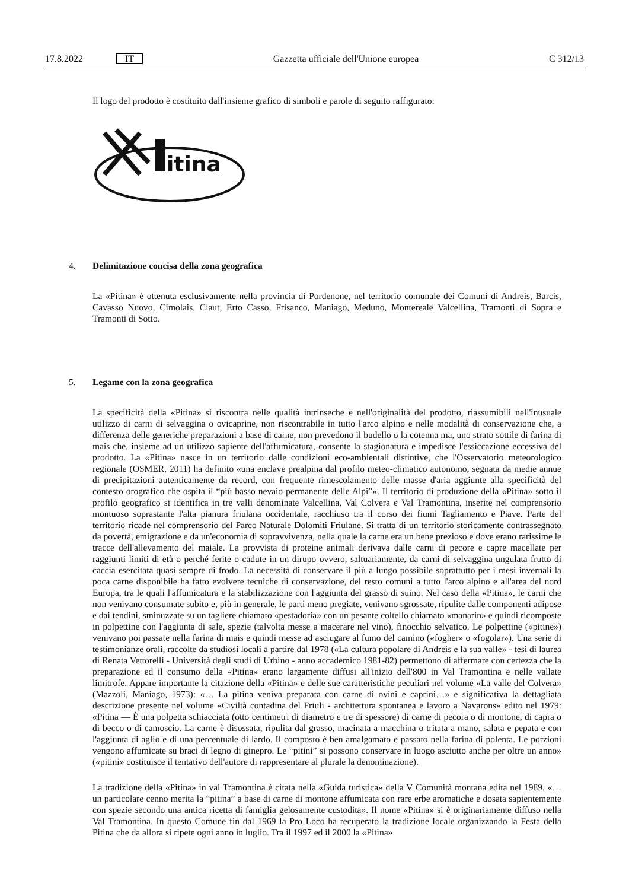17.8.2022 IT Gazzetta ufficiale dell'Unione europea C 312/13
Il logo del prodotto è costituito dall'insieme grafico di simboli e parole di seguito raffigurato:
itina
4. Delimitazione concisa della zona geografica
La «Pitina» è ottenuta esclusivamente nella provincia di Pordenone, nel territorio comunale dei Comuni di Andreis, Barcis, Cavasso Nuovo, Cimolais, Claut, Erto Casso, Frisanco, Maniago, Meduno, Montereale Valcellina, Tramonti di Sopra e Tramonti di Sotto.
5. Legame con la zona geografica
La specificità della «Pitina» si riscontra nelle qualità intrinseche e nell'originalità del prodotto, riassumibili nell'inusuale utilizzo di carni di selvaggina o ovicaprine, non riscontrabile in tutto l'arco alpino e nelle modalità di conservazione che, a differenza delle generiche preparazioni a base di carne, non prevedono il budello o la cotenna ma, uno strato sottile di farina di mais che, insieme ad un utilizzo sapiente dell'affumicatura, consente la stagionatura e impedisce l'essiccazione eccessiva del prodotto. La «Pitina» nasce in un territorio dalle condizioni eco-ambientali distintive, che l'Osservatorio meteorologico regionale (OSMER, 2011) ha definito «una enclave prealpina dal profilo meteo-climatico autonomo, segnata da medie annue di precipitazioni autenticamente da record, con frequente rimescolamento delle masse d'aria aggiunte alla specificità del contesto orografico che ospita il “più basso nevaio permanente delle Alpi”». Il territorio di produzione della «Pitina» sotto il profilo geografico si identifica in tre valli denominate Valcellina, Val Colvera e Val Tramontina, inserite nel comprensorio montuoso soprastante l'alta pianura friulana occidentale, racchiuso tra il corso dei fiumi Tagliamento e Piave. Parte del territorio ricade nel comprensorio del Parco Naturale Dolomiti Friulane. Si tratta di un territorio storicamente contrassegnato da povertà, emigrazione e da un'economia di sopravvivenza, nella quale la carne era un bene prezioso e dove erano rarissime le tracce dell'allevamento del maiale. La provvista di proteine animali derivava dalle carni di pecore e capre macellate per raggiunti limiti di età o perché ferite o cadute in un dirupo ovvero, saltuariamente, da carni di selvaggina ungulata frutto di caccia esercitata quasi sempre di frodo. La necessità di conservare il più a lungo possibile soprattutto per i mesi invernali la poca carne disponibile ha fatto evolvere tecniche di conservazione, del resto comuni a tutto l'arco alpino e all'area del nord Europa, tra le quali l'affumicatura e la stabilizzazione con l'aggiunta del grasso di suino. Nel caso della «Pitina», le carni che non venivano consumate subito e, più in generale, le parti meno pregiate, venivano sgrossate, ripulite dalle componenti adipose e dai tendini, sminuzzate su un tagliere chiamato «pestadoria» con un pesante coltello chiamato «manarin» e quindi ricomposte in polpettine con l'aggiunta di sale, spezie (talvolta messe a macerare nel vino), finocchio selvatico. Le polpettine («pitine») venivano poi passate nella farina di mais e quindi messe ad asciugare al fumo del camino («fogher» o «fogolar»). Una serie di testimonianze orali, raccolte da studiosi locali a partire dal 1978 («La cultura popolare di Andreis e la sua valle» - tesi di laurea di Renata Vettorelli - Università degli studi di Urbino - anno accademico 1981-82) permettono di affermare con certezza che la preparazione ed il consumo della «Pitina» erano largamente diffusi all'inizio dell'800 in Val Tramontina e nelle vallate limitrofe. Appare importante la citazione della «Pitina» e delle sue caratteristiche peculiari nel volume «La valle del Colvera» (Mazzoli, Maniago, 1973): «… La pitina veniva preparata con carne di ovini e caprini…» e significativa la dettagliata descrizione presente nel volume «Civiltà contadina del Friuli - architettura spontanea e lavoro a Navarons» edito nel 1979: «Pitina — È una polpetta schiacciata (otto centimetri di diametro e tre di spessore) di carne di pecora o di montone, di capra o di becco o di camoscio. La carne è disossata, ripulita dal grasso, macinata a macchina o tritata a mano, salata e pepata e con l'aggiunta di aglio e di una percentuale di lardo. Il composto è ben amalgamato e passato nella farina di polenta. Le porzioni vengono affumicate su braci di legno di ginepro. Le “pitini” si possono conservare in luogo asciutto anche per oltre un anno» («pitini» costituisce il tentativo dell'autore di rappresentare al plurale la denominazione).
La tradizione della «Pitina» in val Tramontina è citata nella «Guida turistica» della V Comunità montana edita nel 1989. «… un particolare cenno merita la “pitina” a base di carne di montone affumicata con rare erbe aromatiche e dosata sapientemente con spezie secondo una antica ricetta di famiglia gelosamente custodita». Il nome «Pitina» si è originariamente diffuso nella Val Tramontina. In questo Comune fin dal 1969 la Pro Loco ha recuperato la tradizione locale organizzando la Festa della Pitina che da allora si ripete ogni anno in luglio. Tra il 1997 ed il 2000 la «Pitina»